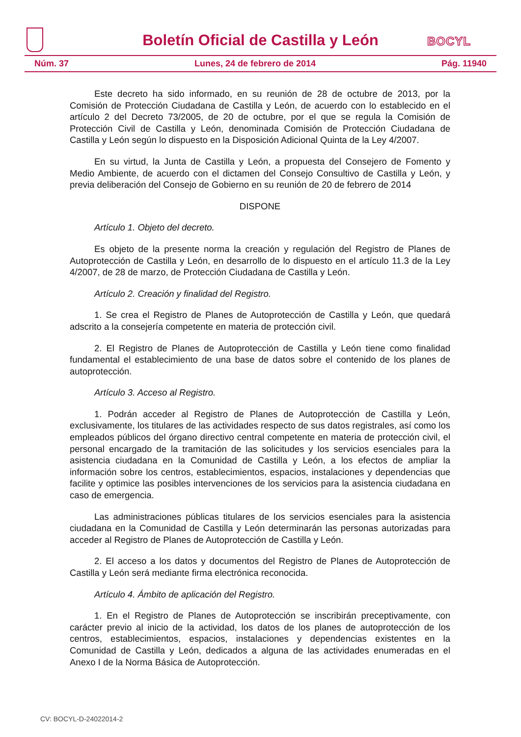Boletín Oficial de Castilla y León
BOCYL
Núm. 37 Lunes, 24 de febrero de 2014 Pág. 11940
Este decreto ha sido informado, en su reunión de 28 de octubre de 2013, por la Comisión de Protección Ciudadana de Castilla y León, de acuerdo con lo establecido en el artículo 2 del Decreto 73/2005, de 20 de octubre, por el que se regula la Comisión de Protección Civil de Castilla y León, denominada Comisión de Protección Ciudadana de Castilla y León según lo dispuesto en la Disposición Adicional Quinta de la Ley 4/2007.
En su virtud, la Junta de Castilla y León, a propuesta del Consejero de Fomento y Medio Ambiente, de acuerdo con el dictamen del Consejo Consultivo de Castilla y León, y previa deliberación del Consejo de Gobierno en su reunión de 20 de febrero de 2014
DISPONE
Artículo 1. Objeto del decreto.
Es objeto de la presente norma la creación y regulación del Registro de Planes de Autoprotección de Castilla y León, en desarrollo de lo dispuesto en el artículo 11.3 de la Ley 4/2007, de 28 de marzo, de Protección Ciudadana de Castilla y León.
Artículo 2. Creación y finalidad del Registro.
1. Se crea el Registro de Planes de Autoprotección de Castilla y León, que quedará adscrito a la consejería competente en materia de protección civil.
2. El Registro de Planes de Autoprotección de Castilla y León tiene como finalidad fundamental el establecimiento de una base de datos sobre el contenido de los planes de autoprotección.
Artículo 3. Acceso al Registro.
1. Podrán acceder al Registro de Planes de Autoprotección de Castilla y León, exclusivamente, los titulares de las actividades respecto de sus datos registrales, así como los empleados públicos del órgano directivo central competente en materia de protección civil, el personal encargado de la tramitación de las solicitudes y los servicios esenciales para la asistencia ciudadana en la Comunidad de Castilla y León, a los efectos de ampliar la información sobre los centros, establecimientos, espacios, instalaciones y dependencias que facilite y optimice las posibles intervenciones de los servicios para la asistencia ciudadana en caso de emergencia.
Las administraciones públicas titulares de los servicios esenciales para la asistencia ciudadana en la Comunidad de Castilla y León determinarán las personas autorizadas para acceder al Registro de Planes de Autoprotección de Castilla y León.
2. El acceso a los datos y documentos del Registro de Planes de Autoprotección de Castilla y León será mediante firma electrónica reconocida.
Artículo 4. Ámbito de aplicación del Registro.
1. En el Registro de Planes de Autoprotección se inscribirán preceptivamente, con carácter previo al inicio de la actividad, los datos de los planes de autoprotección de los centros, establecimientos, espacios, instalaciones y dependencias existentes en la Comunidad de Castilla y León, dedicados a alguna de las actividades enumeradas en el Anexo I de la Norma Básica de Autoprotección.
CV: BOCYL-D-24022014-2